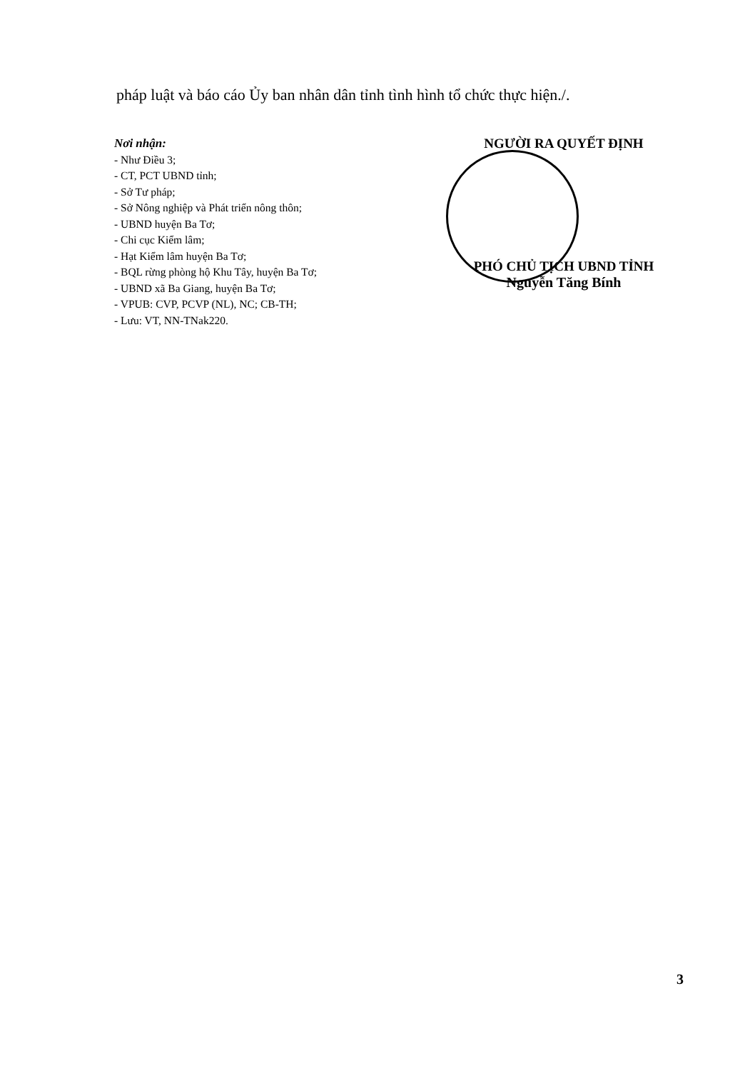pháp luật và báo cáo Ủy ban nhân dân tỉnh tình hình tổ chức thực hiện./.
Nơi nhận:
- Như Điều 3;
- CT, PCT UBND tỉnh;
- Sở Tư pháp;
- Sở Nông nghiệp và Phát triển nông thôn;
- UBND huyện Ba Tơ;
- Chi cục Kiểm lâm;
- Hạt Kiểm lâm huyện Ba Tơ;
- BQL rừng phòng hộ Khu Tây, huyện Ba Tơ;
- UBND xã Ba Giang, huyện Ba Tơ;
- VPUB: CVP, PCVP (NL), NC; CB-TH;
- Lưu: VT, NN-TNak220.
NGƯỜI RA QUYẾT ĐỊNH
PHÓ CHỦ TỊCH UBND TỈNH
Nguyễn Tăng Bính
3